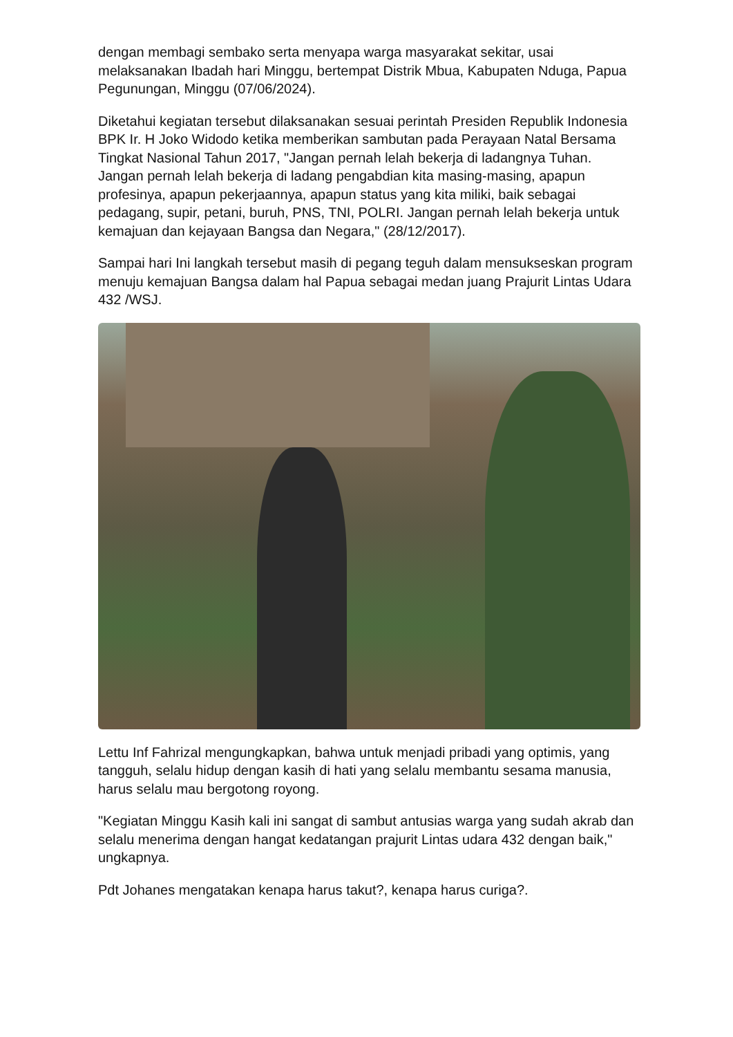dengan membagi sembako serta menyapa warga masyarakat sekitar, usai melaksanakan Ibadah hari Minggu, bertempat Distrik Mbua, Kabupaten Nduga, Papua Pegunungan, Minggu (07/06/2024).
Diketahui kegiatan tersebut dilaksanakan sesuai perintah Presiden Republik Indonesia BPK Ir. H Joko Widodo ketika memberikan sambutan pada Perayaan Natal Bersama Tingkat Nasional Tahun 2017, "Jangan pernah lelah bekerja di ladangnya Tuhan. Jangan pernah lelah bekerja di ladang pengabdian kita masing-masing, apapun profesinya, apapun pekerjaannya, apapun status yang kita miliki, baik sebagai pedagang, supir, petani, buruh, PNS, TNI, POLRI. Jangan pernah lelah bekerja untuk kemajuan dan kejayaan Bangsa dan Negara," (28/12/2017).
Sampai hari Ini langkah tersebut masih di pegang teguh dalam mensukseskan program menuju kemajuan Bangsa dalam hal Papua sebagai medan juang Prajurit Lintas Udara 432 /WSJ.
Lettu Inf Fahrizal mengungkapkan, bahwa untuk menjadi pribadi yang optimis, yang tangguh, selalu hidup dengan kasih di hati yang selalu membantu sesama manusia, harus selalu mau bergotong royong.
"Kegiatan Minggu Kasih kali ini sangat di sambut antusias warga yang sudah akrab dan selalu menerima dengan hangat kedatangan prajurit Lintas udara 432 dengan baik," ungkapnya.
Pdt Johanes mengatakan kenapa harus takut?, kenapa harus curiga?.